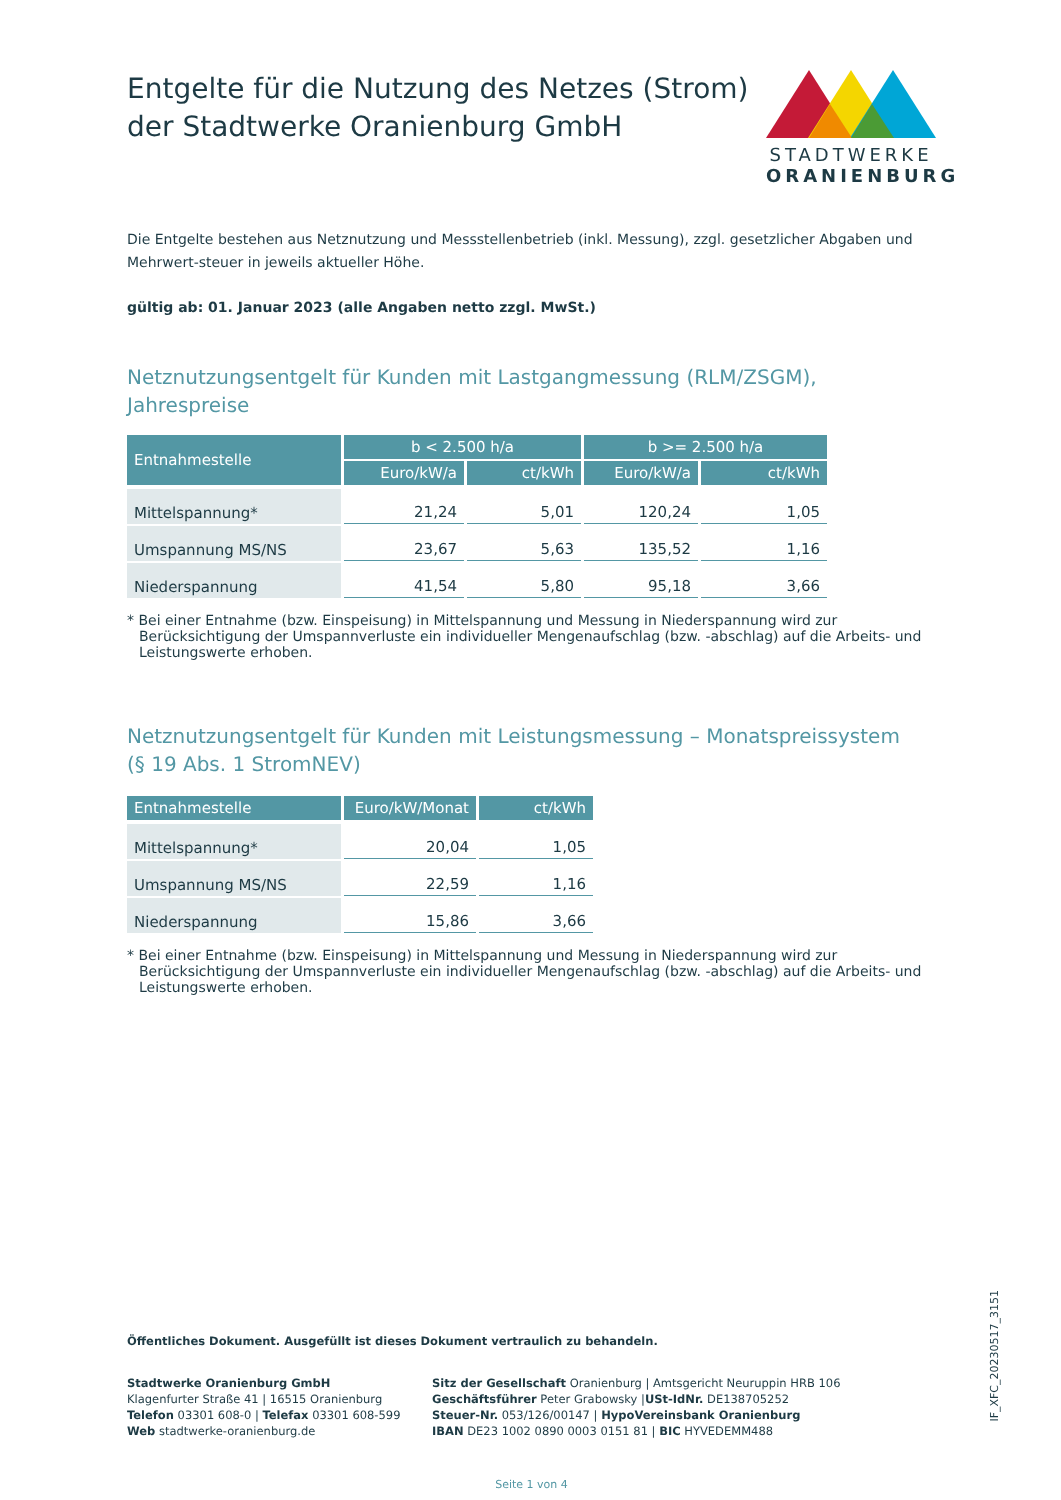Entgelte für die Nutzung des Netzes (Strom)
der Stadtwerke Oranienburg GmbH
STADTWERKE
ORANIENBURG
Die Entgelte bestehen aus Netznutzung und Messstellenbetrieb (inkl. Messung), zzgl. gesetzlicher Abgaben und Mehrwert-steuer in jeweils aktueller Höhe.
gültig ab: 01. Januar 2023 (alle Angaben netto zzgl. MwSt.)
Netznutzungsentgelt für Kunden mit Lastgangmessung (RLM/ZSGM), Jahrespreise
| Entnahmestelle | b < 2.500 h/a | | b >= 2.500 h/a | |
| --- | --- | --- | --- | --- |
| | Euro/kW/a | ct/kWh | Euro/kW/a | ct/kWh |
| Mittelspannung* | 21,24 | 5,01 | 120,24 | 1,05 |
| Umspannung MS/NS | 23,67 | 5,63 | 135,52 | 1,16 |
| Niederspannung | 41,54 | 5,80 | 95,18 | 3,66 |
* Bei einer Entnahme (bzw. Einspeisung) in Mittelspannung und Messung in Niederspannung wird zur Berücksichtigung der Umspannverluste ein individueller Mengenaufschlag (bzw. -abschlag) auf die Arbeits- und Leistungswerte erhoben.
Netznutzungsentgelt für Kunden mit Leistungsmessung – Monatspreissystem
(§ 19 Abs. 1 StromNEV)
| Entnahmestelle | Euro/kW/Monat | ct/kWh |
| --- | --- | --- |
| Mittelspannung* | 20,04 | 1,05 |
| Umspannung MS/NS | 22,59 | 1,16 |
| Niederspannung | 15,86 | 3,66 |
* Bei einer Entnahme (bzw. Einspeisung) in Mittelspannung und Messung in Niederspannung wird zur Berücksichtigung der Umspannverluste ein individueller Mengenaufschlag (bzw. -abschlag) auf die Arbeits- und Leistungswerte erhoben.
Öffentliches Dokument. Ausgefüllt ist dieses Dokument vertraulich zu behandeln.
Stadtwerke Oranienburg GmbH
Klagenfurter Straße 41 | 16515 Oranienburg
Telefon 03301 608-0 | Telefax 03301 608-599
Web stadtwerke-oranienburg.de
Sitz der Gesellschaft Oranienburg | Amtsgericht Neuruppin HRB 106
Geschäftsführer Peter Grabowsky |USt-IdNr. DE138705252
Steuer-Nr. 053/126/00147 | HypoVereinsbank Oranienburg
IBAN DE23 1002 0890 0003 0151 81 | BIC HYVEDEMM488
Seite 1 von 4
IF_XFC_20230517_3151